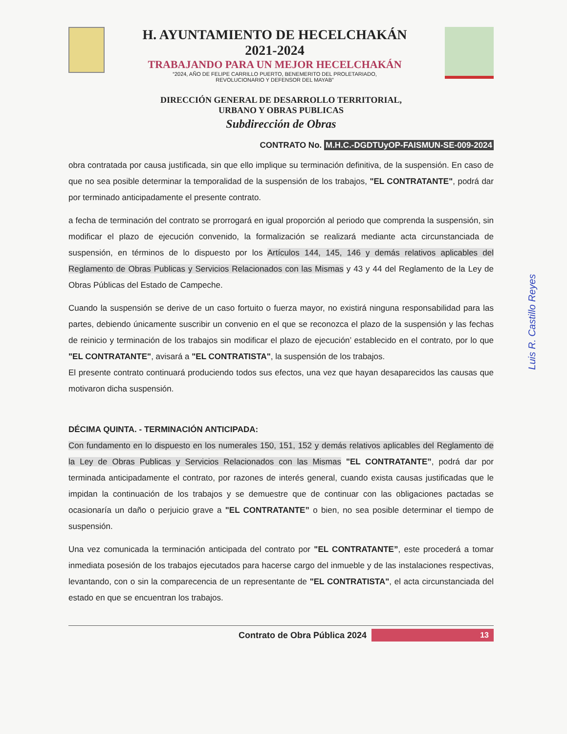H. AYUNTAMIENTO DE HECELCHAKÁN
2021-2024
TRABAJANDO PARA UN MEJOR HECELCHAKÁN
“2024, AÑO DE FELIPE CARRILLO PUERTO, BENEMERITO DEL PROLETARIADO,
REVOLUCIONARIO Y DEFENSOR DEL MAYAB”
DIRECCIÓN GENERAL DE DESARROLLO TERRITORIAL,
URBANO Y OBRAS PUBLICAS
Subdirección de Obras
CONTRATO No. M.H.C.-DGDTUyOP-FAISMUN-SE-009-2024
obra contratada por causa justificada, sin que ello implique su terminación definitiva, de la suspensión. En caso de que no sea posible determinar la temporalidad de la suspensión de los trabajos, "EL CONTRATANTE", podrá dar por terminado anticipadamente el presente contrato.
a fecha de terminación del contrato se prorrogará en igual proporción al periodo que comprenda la suspensión, sin modificar el plazo de ejecución convenido, la formalización se realizará mediante acta circunstanciada de suspensión, en términos de lo dispuesto por los Artículos 144, 145, 146 y demás relativos aplicables del Reglamento de Obras Publicas y Servicios Relacionados con las Mismas y 43 y 44 del Reglamento de la Ley de Obras Públicas del Estado de Campeche.
Cuando la suspensión se derive de un caso fortuito o fuerza mayor, no existirá ninguna responsabilidad para las partes, debiendo únicamente suscribir un convenio en el que se reconozca el plazo de la suspensión y las fechas de reinicio y terminación de los trabajos sin modificar el plazo de ejecución’ establecido en el contrato, por lo que "EL CONTRATANTE", avisará a "EL CONTRATISTA", la suspensión de los trabajos.
El presente contrato continuará produciendo todos sus efectos, una vez que hayan desaparecidos las causas que motivaron dicha suspensión.
DÉCIMA QUINTA. - TERMINACIÓN ANTICIPADA:
Con fundamento en lo dispuesto en los numerales 150, 151, 152 y demás relativos aplicables del Reglamento de la Ley de Obras Publicas y Servicios Relacionados con las Mismas "EL CONTRATANTE”, podrá dar por terminada anticipadamente el contrato, por razones de interés general, cuando exista causas justificadas que le impidan la continuación de los trabajos y se demuestre que de continuar con las obligaciones pactadas se ocasionaría un daño o perjuicio grave a "EL CONTRATANTE” o bien, no sea posible determinar el tiempo de suspensión.
Una vez comunicada la terminación anticipada del contrato por "EL CONTRATANTE”, este procederá a tomar inmediata posesión de los trabajos ejecutados para hacerse cargo del inmueble y de las instalaciones respectivas, levantando, con o sin la comparecencia de un representante de "EL CONTRATISTA", el acta circunstanciada del estado en que se encuentran los trabajos.
Contrato de Obra Pública 2024
13
Luis R. Castillo Reyes